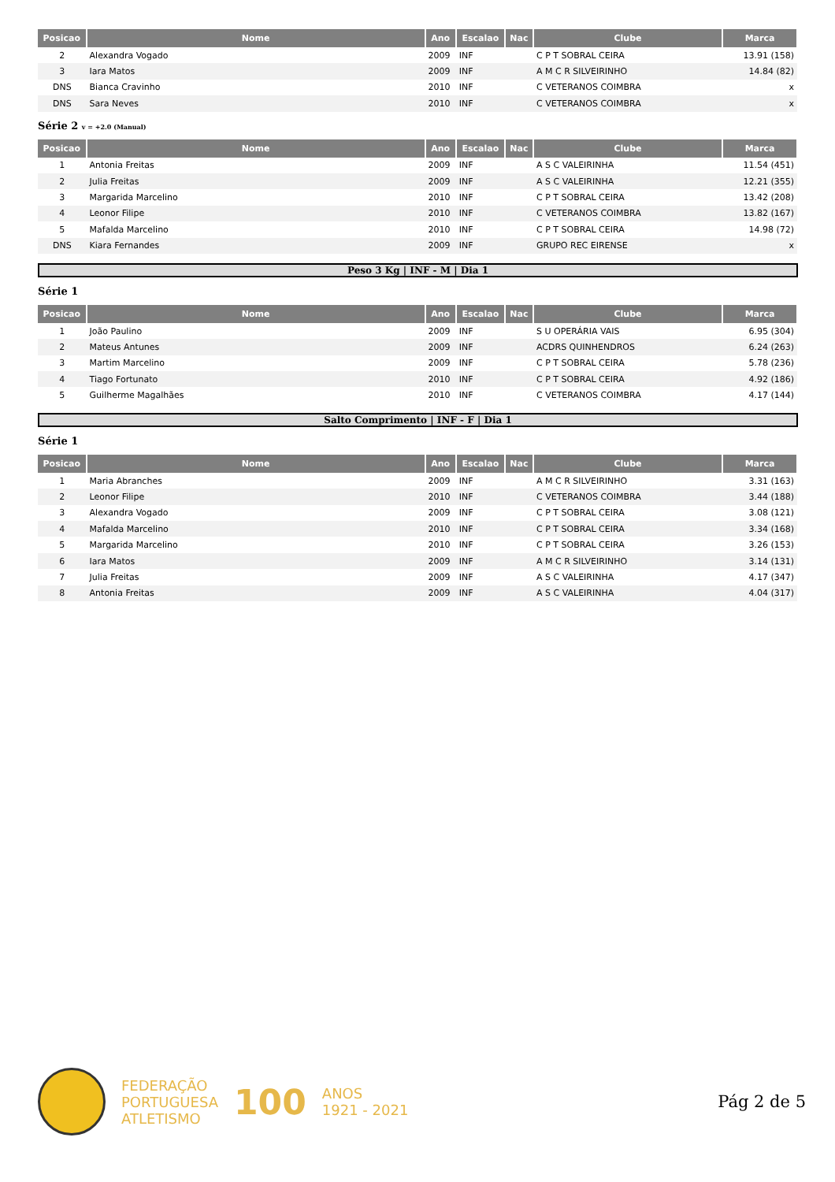| Posicao | Nome | Ano | Escalao | Nac | Clube | Marca |
| --- | --- | --- | --- | --- | --- | --- |
| 2 | Alexandra Vogado | 2009 | INF | | C P T SOBRAL CEIRA | 13.91 (158) |
| 3 | Iara Matos | 2009 | INF | | A M C R SILVEIRINHO | 14.84 (82) |
| DNS | Bianca Cravinho | 2010 | INF | | C VETERANOS COIMBRA | x |
| DNS | Sara Neves | 2010 | INF | | C VETERANOS COIMBRA | x |
Série 2 v = +2.0 (Manual)
| Posicao | Nome | Ano | Escalao | Nac | Clube | Marca |
| --- | --- | --- | --- | --- | --- | --- |
| 1 | Antonia Freitas | 2009 | INF | | A S C VALEIRINHA | 11.54 (451) |
| 2 | Julia Freitas | 2009 | INF | | A S C VALEIRINHA | 12.21 (355) |
| 3 | Margarida Marcelino | 2010 | INF | | C P T SOBRAL CEIRA | 13.42 (208) |
| 4 | Leonor Filipe | 2010 | INF | | C VETERANOS COIMBRA | 13.82 (167) |
| 5 | Mafalda Marcelino | 2010 | INF | | C P T SOBRAL CEIRA | 14.98 (72) |
| DNS | Kiara Fernandes | 2009 | INF | | GRUPO REC EIRENSE | x |
Peso 3 Kg | INF - M | Dia 1
Série 1
| Posicao | Nome | Ano | Escalao | Nac | Clube | Marca |
| --- | --- | --- | --- | --- | --- | --- |
| 1 | João Paulino | 2009 | INF | | S U OPERÁRIA VAIS | 6.95 (304) |
| 2 | Mateus Antunes | 2009 | INF | | ACDRS QUINHENDROS | 6.24 (263) |
| 3 | Martim Marcelino | 2009 | INF | | C P T SOBRAL CEIRA | 5.78 (236) |
| 4 | Tiago Fortunato | 2010 | INF | | C P T SOBRAL CEIRA | 4.92 (186) |
| 5 | Guilherme Magalhães | 2010 | INF | | C VETERANOS COIMBRA | 4.17 (144) |
Salto Comprimento | INF - F | Dia 1
Série 1
| Posicao | Nome | Ano | Escalao | Nac | Clube | Marca |
| --- | --- | --- | --- | --- | --- | --- |
| 1 | Maria Abranches | 2009 | INF | | A M C R SILVEIRINHO | 3.31 (163) |
| 2 | Leonor Filipe | 2010 | INF | | C VETERANOS COIMBRA | 3.44 (188) |
| 3 | Alexandra Vogado | 2009 | INF | | C P T SOBRAL CEIRA | 3.08 (121) |
| 4 | Mafalda Marcelino | 2010 | INF | | C P T SOBRAL CEIRA | 3.34 (168) |
| 5 | Margarida Marcelino | 2010 | INF | | C P T SOBRAL CEIRA | 3.26 (153) |
| 6 | Iara Matos | 2009 | INF | | A M C R SILVEIRINHO | 3.14 (131) |
| 7 | Julia Freitas | 2009 | INF | | A S C VALEIRINHA | 4.17 (347) |
| 8 | Antonia Freitas | 2009 | INF | | A S C VALEIRINHA | 4.04 (317) |
FEDERAÇÃO
PORTUGUESA
ATLETISMO
100
ANOS
1921 - 2021
Pág 2 de 5